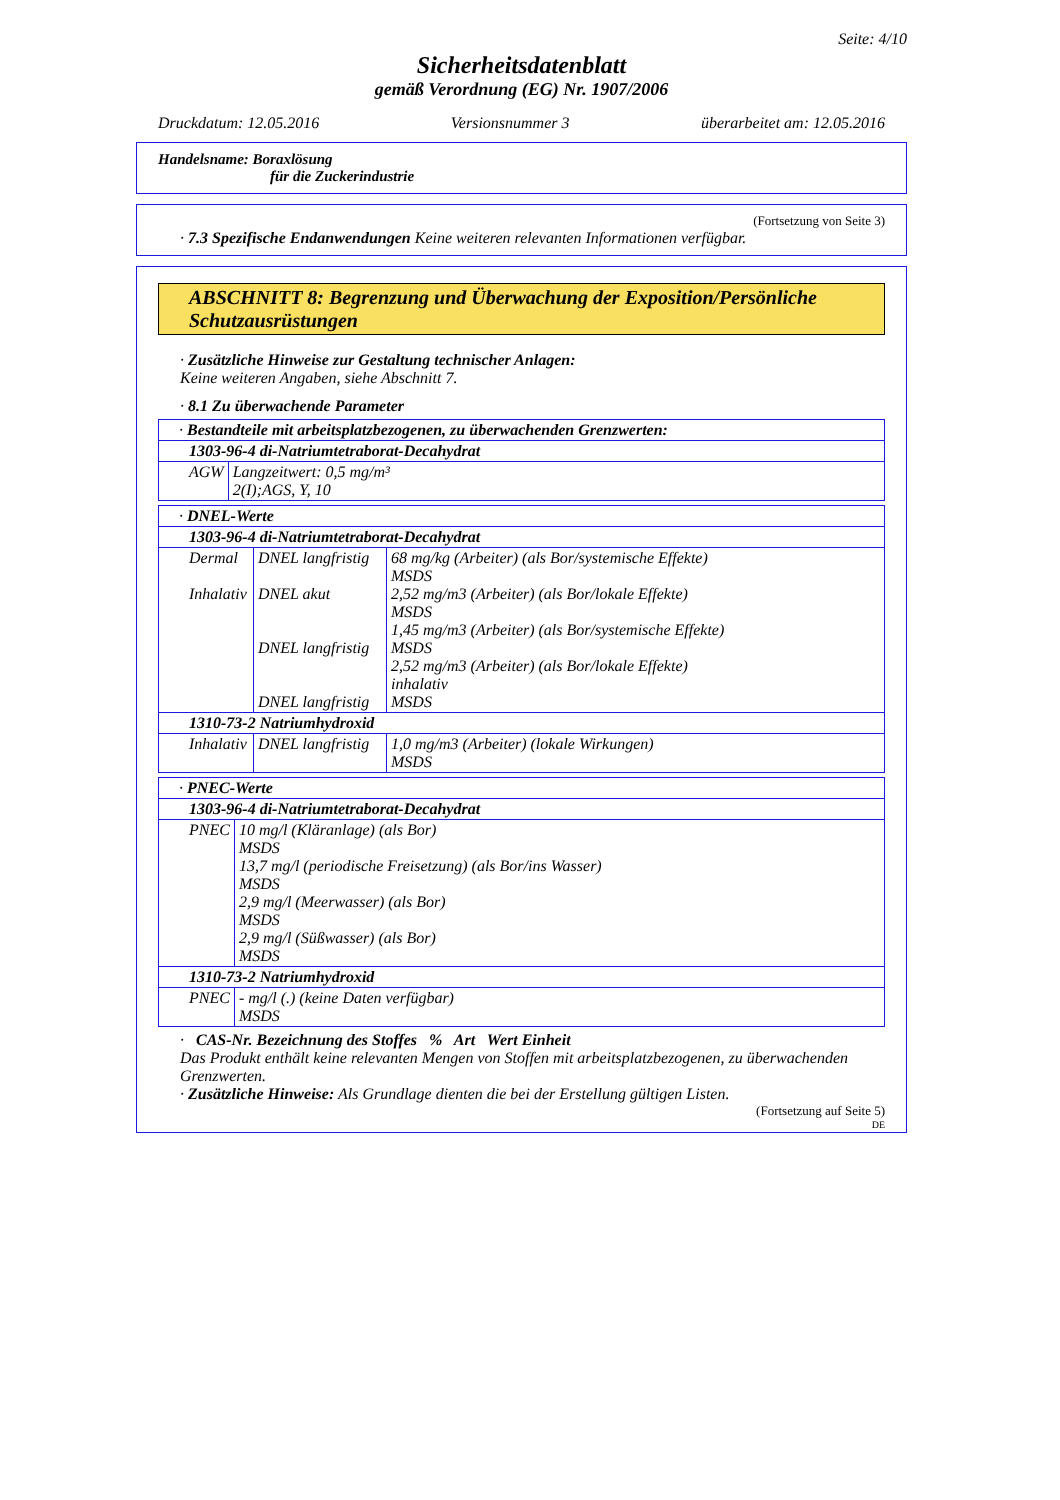Seite: 4/10
Sicherheitsdatenblatt
gemäß Verordnung (EG) Nr. 1907/2006
Druckdatum: 12.05.2016 Versionsnummer 3 überarbeitet am: 12.05.2016
Handelsname: Boraxlösung
für die Zuckerindustrie
(Fortsetzung von Seite 3)
· 7.3 Spezifische Endanwendungen Keine weiteren relevanten Informationen verfügbar.
ABSCHNITT 8: Begrenzung und Überwachung der Exposition/Persönliche Schutzausrüstungen
· Zusätzliche Hinweise zur Gestaltung technischer Anlagen:
Keine weiteren Angaben, siehe Abschnitt 7.
· 8.1 Zu überwachende Parameter
| · Bestandteile mit arbeitsplatzbezogenen, zu überwachenden Grenzwerten: | |
| 1303-96-4 di-Natriumtetraborat-Decahydrat | |
| AGW | Langzeitwert: 0,5 mg/m³ 2(I);AGS, Y, 10 |
| · DNEL-Werte | | |
| 1303-96-4 di-Natriumtetraborat-Decahydrat | | |
| Dermal Inhalativ | DNEL langfristig DNEL akut DNEL langfristig DNEL langfristig | 68 mg/kg (Arbeiter) (als Bor/systemische Effekte) MSDS 2,52 mg/m3 (Arbeiter) (als Bor/lokale Effekte) MSDS 1,45 mg/m3 (Arbeiter) (als Bor/systemische Effekte) MSDS 2,52 mg/m3 (Arbeiter) (als Bor/lokale Effekte) inhalativ MSDS |
| 1310-73-2 Natriumhydroxid | | |
| Inhalativ | DNEL langfristig | 1,0 mg/m3 (Arbeiter) (lokale Wirkungen) MSDS |
| · PNEC-Werte | |
| 1303-96-4 di-Natriumtetraborat-Decahydrat | |
| PNEC | 10 mg/l (Kläranlage) (als Bor) MSDS 13,7 mg/l (periodische Freisetzung) (als Bor/ins Wasser) MSDS 2,9 mg/l (Meerwasser) (als Bor) MSDS 2,9 mg/l (Süßwasser) (als Bor) MSDS |
| 1310-73-2 Natriumhydroxid | |
| PNEC | - mg/l (.) (keine Daten verfügbar) MSDS |
· CAS-Nr. Bezeichnung des Stoffes % Art Wert Einheit
Das Produkt enthält keine relevanten Mengen von Stoffen mit arbeitsplatzbezogenen, zu überwachenden Grenzwerten.
· Zusätzliche Hinweise: Als Grundlage dienten die bei der Erstellung gültigen Listen.
(Fortsetzung auf Seite 5)
DE